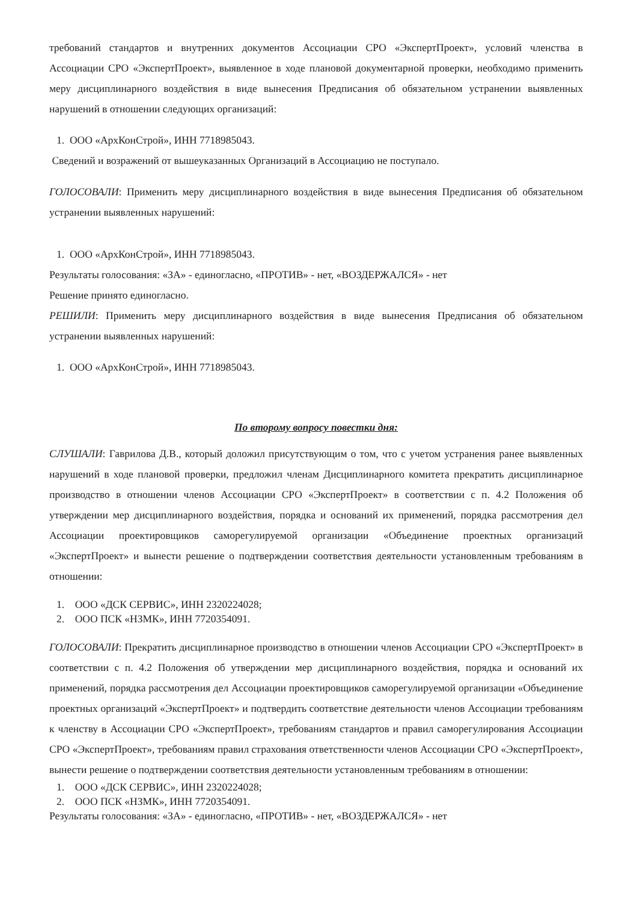требований стандартов и внутренних документов Ассоциации СРО «ЭкспертПроект», условий членства в Ассоциации СРО «ЭкспертПроект», выявленное в ходе плановой документарной проверки, необходимо применить меру дисциплинарного воздействия в виде вынесения Предписания об обязательном устранении выявленных нарушений в отношении следующих организаций:
1. ООО «АрхКонСтрой», ИНН 7718985043.
Сведений и возражений от вышеуказанных Организаций в Ассоциацию не поступало.
ГОЛОСОВАЛИ: Применить меру дисциплинарного воздействия в виде вынесения Предписания об обязательном устранении выявленных нарушений:
1. ООО «АрхКонСтрой», ИНН 7718985043.
Результаты голосования: «ЗА» - единогласно, «ПРОТИВ» - нет, «ВОЗДЕРЖАЛСЯ» - нет
Решение принято единогласно.
РЕШИЛИ: Применить меру дисциплинарного воздействия в виде вынесения Предписания об обязательном устранении выявленных нарушений:
1. ООО «АрхКонСтрой», ИНН 7718985043.
По второму вопросу повестки дня:
СЛУШАЛИ: Гаврилова Д.В., который доложил присутствующим о том, что с учетом устранения ранее выявленных нарушений в ходе плановой проверки, предложил членам Дисциплинарного комитета прекратить дисциплинарное производство в отношении членов Ассоциации СРО «ЭкспертПроект» в соответствии с п. 4.2 Положения об утверждении мер дисциплинарного воздействия, порядка и оснований их применений, порядка рассмотрения дел Ассоциации проектировщиков саморегулируемой организации «Объединение проектных организаций «ЭкспертПроект» и вынести решение о подтверждении соответствия деятельности установленным требованиям в отношении:
1. ООО «ДСК СЕРВИС», ИНН 2320224028;
2. ООО ПСК «НЗМК», ИНН 7720354091.
ГОЛОСОВАЛИ: Прекратить дисциплинарное производство в отношении членов Ассоциации СРО «ЭкспертПроект» в соответствии с п. 4.2 Положения об утверждении мер дисциплинарного воздействия, порядка и оснований их применений, порядка рассмотрения дел Ассоциации проектировщиков саморегулируемой организации «Объединение проектных организаций «ЭкспертПроект» и подтвердить соответствие деятельности членов Ассоциации требованиям к членству в Ассоциации СРО «ЭкспертПроект», требованиям стандартов и правил саморегулирования Ассоциации СРО «ЭкспертПроект», требованиям правил страхования ответственности членов Ассоциации СРО «ЭкспертПроект», вынести решение о подтверждении соответствия деятельности установленным требованиям в отношении:
1. ООО «ДСК СЕРВИС», ИНН 2320224028;
2. ООО ПСК «НЗМК», ИНН 7720354091.
Результаты голосования: «ЗА» - единогласно, «ПРОТИВ» - нет, «ВОЗДЕРЖАЛСЯ» - нет